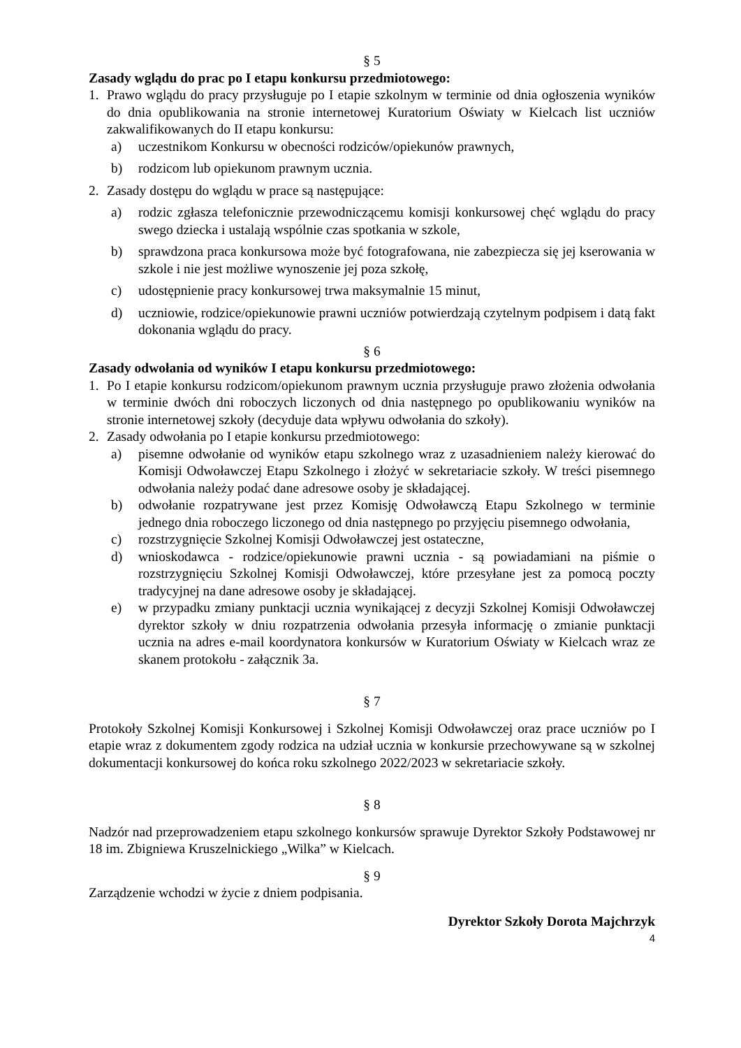§ 5
Zasady wglądu do prac po I etapu konkursu przedmiotowego:
1. Prawo wglądu do pracy przysługuje po I etapie szkolnym w terminie od dnia ogłoszenia wyników do dnia opublikowania na stronie internetowej Kuratorium Oświaty w Kielcach list uczniów zakwalifikowanych do II etapu konkursu:
a) uczestnikom Konkursu w obecności rodziców/opiekunów prawnych,
b) rodzicom lub opiekunom prawnym ucznia.
2. Zasady dostępu do wglądu w prace są następujące:
a) rodzic zgłasza telefonicznie przewodniczącemu komisji konkursowej chęć wglądu do pracy swego dziecka i ustalają wspólnie czas spotkania w szkole,
b) sprawdzona praca konkursowa może być fotografowana, nie zabezpiecza się jej kserowania w szkole i nie jest możliwe wynoszenie jej poza szkołę,
c) udostępnienie pracy konkursowej trwa maksymalnie 15 minut,
d) uczniowie, rodzice/opiekunowie prawni uczniów potwierdzają czytelnym podpisem i datą fakt dokonania wglądu do pracy.
§ 6
Zasady odwołania od wyników I etapu konkursu przedmiotowego:
1. Po I etapie konkursu rodzicom/opiekunom prawnym ucznia przysługuje prawo złożenia odwołania w terminie dwóch dni roboczych liczonych od dnia następnego po opublikowaniu wyników na stronie internetowej szkoły (decyduje data wpływu odwołania do szkoły).
2. Zasady odwołania po I etapie konkursu przedmiotowego:
a) pisemne odwołanie od wyników etapu szkolnego wraz z uzasadnieniem należy kierować do Komisji Odwoławczej Etapu Szkolnego i złożyć w sekretariacie szkoły. W treści pisemnego odwołania należy podać dane adresowe osoby je składającej.
b) odwołanie rozpatrywane jest przez Komisję Odwoławczą Etapu Szkolnego w terminie jednego dnia roboczego liczonego od dnia następnego po przyjęciu pisemnego odwołania,
c) rozstrzygnięcie Szkolnej Komisji Odwoławczej jest ostateczne,
d) wnioskodawca - rodzice/opiekunowie prawni ucznia - są powiadamiani na piśmie o rozstrzygnięciu Szkolnej Komisji Odwoławczej, które przesyłane jest za pomocą poczty tradycyjnej na dane adresowe osoby je składającej.
e) w przypadku zmiany punktacji ucznia wynikającej z decyzji Szkolnej Komisji Odwoławczej dyrektor szkoły w dniu rozpatrzenia odwołania przesyła informację o zmianie punktacji ucznia na adres e-mail koordynatora konkursów w Kuratorium Oświaty w Kielcach wraz ze skanem protokołu - załącznik 3a.
§ 7
Protokoły Szkolnej Komisji Konkursowej i Szkolnej Komisji Odwoławczej oraz prace uczniów po I etapie wraz z dokumentem zgody rodzica na udział ucznia w konkursie przechowywane są w szkolnej dokumentacji konkursowej do końca roku szkolnego 2022/2023 w sekretariacie szkoły.
§ 8
Nadzór nad przeprowadzeniem etapu szkolnego konkursów sprawuje Dyrektor Szkoły Podstawowej nr 18 im. Zbigniewa Kruszelnickiego „Wilka” w Kielcach.
§ 9
Zarządzenie wchodzi w życie z dniem podpisania.
Dyrektor Szkoły Dorota Majchrzyk
4